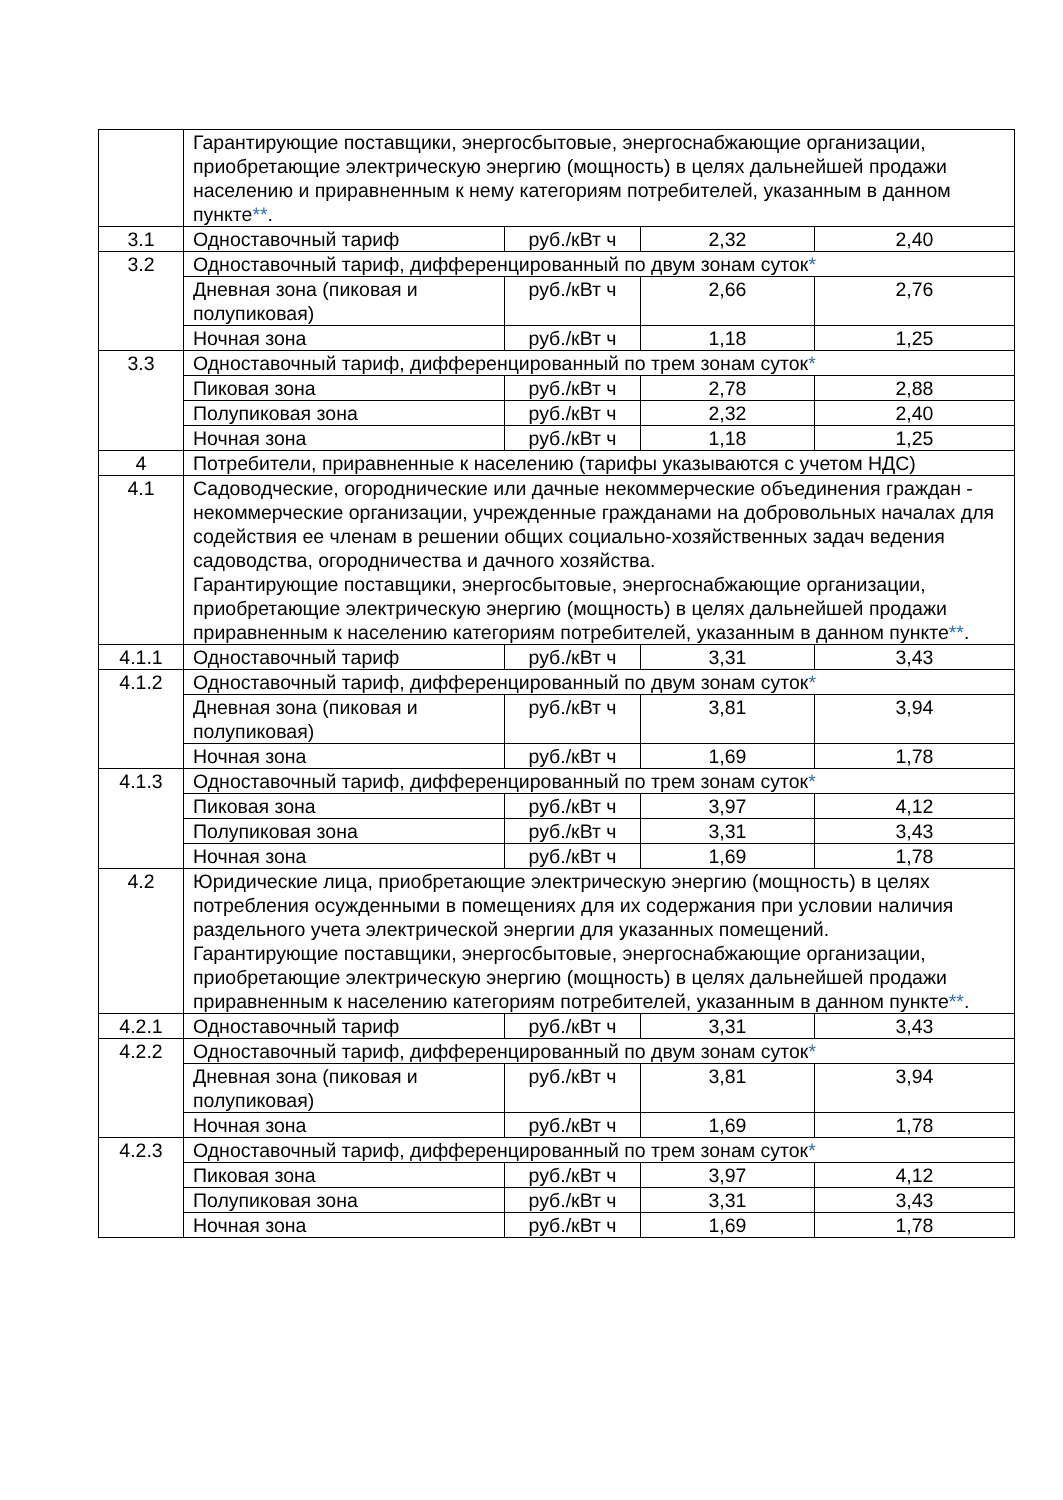| | Гарантирующие поставщики, энергосбытовые, энергоснабжающие организации, приобретающие электрическую энергию (мощность) в целях дальнейшей продажи населению и приравненным к нему категориям потребителей, указанным в данном пункте ** . | | | |
| 3.1 | Одноставочный тариф | руб./кВт ч | 2,32 | 2,40 |
| 3.2 | Одноставочный тариф, дифференцированный по двум зонам суток * | | | |
| | Дневная зона (пиковая и полупиковая) | руб./кВт ч | 2,66 | 2,76 |
| | Ночная зона | руб./кВт ч | 1,18 | 1,25 |
| 3.3 | Одноставочный тариф, дифференцированный по трем зонам суток * | | | |
| | Пиковая зона | руб./кВт ч | 2,78 | 2,88 |
| | Полупиковая зона | руб./кВт ч | 2,32 | 2,40 |
| | Ночная зона | руб./кВт ч | 1,18 | 1,25 |
| 4 | Потребители, приравненные к населению (тарифы указываются с учетом НДС) | | | |
| 4.1 | Садоводческие, огороднические или дачные некоммерческие объединения граждан - некоммерческие организации, учрежденные гражданами на добровольных началах для содействия ее членам в решении общих социально-хозяйственных задач ведения садоводства, огородничества и дачного хозяйства. Гарантирующие поставщики, энергосбытовые, энергоснабжающие организации, приобретающие электрическую энергию (мощность) в целях дальнейшей продажи приравненным к населению категориям потребителей, указанным в данном пункте ** . | | | |
| 4.1.1 | Одноставочный тариф | руб./кВт ч | 3,31 | 3,43 |
| 4.1.2 | Одноставочный тариф, дифференцированный по двум зонам суток * | | | |
| | Дневная зона (пиковая и полупиковая) | руб./кВт ч | 3,81 | 3,94 |
| | Ночная зона | руб./кВт ч | 1,69 | 1,78 |
| 4.1.3 | Одноставочный тариф, дифференцированный по трем зонам суток * | | | |
| | Пиковая зона | руб./кВт ч | 3,97 | 4,12 |
| | Полупиковая зона | руб./кВт ч | 3,31 | 3,43 |
| | Ночная зона | руб./кВт ч | 1,69 | 1,78 |
| 4.2 | Юридические лица, приобретающие электрическую энергию (мощность) в целях потребления осужденными в помещениях для их содержания при условии наличия раздельного учета электрической энергии для указанных помещений. Гарантирующие поставщики, энергосбытовые, энергоснабжающие организации, приобретающие электрическую энергию (мощность) в целях дальнейшей продажи приравненным к населению категориям потребителей, указанным в данном пункте ** . | | | |
| 4.2.1 | Одноставочный тариф | руб./кВт ч | 3,31 | 3,43 |
| 4.2.2 | Одноставочный тариф, дифференцированный по двум зонам суток * | | | |
| | Дневная зона (пиковая и полупиковая) | руб./кВт ч | 3,81 | 3,94 |
| | Ночная зона | руб./кВт ч | 1,69 | 1,78 |
| 4.2.3 | Одноставочный тариф, дифференцированный по трем зонам суток * | | | |
| | Пиковая зона | руб./кВт ч | 3,97 | 4,12 |
| | Полупиковая зона | руб./кВт ч | 3,31 | 3,43 |
| | Ночная зона | руб./кВт ч | 1,69 | 1,78 |